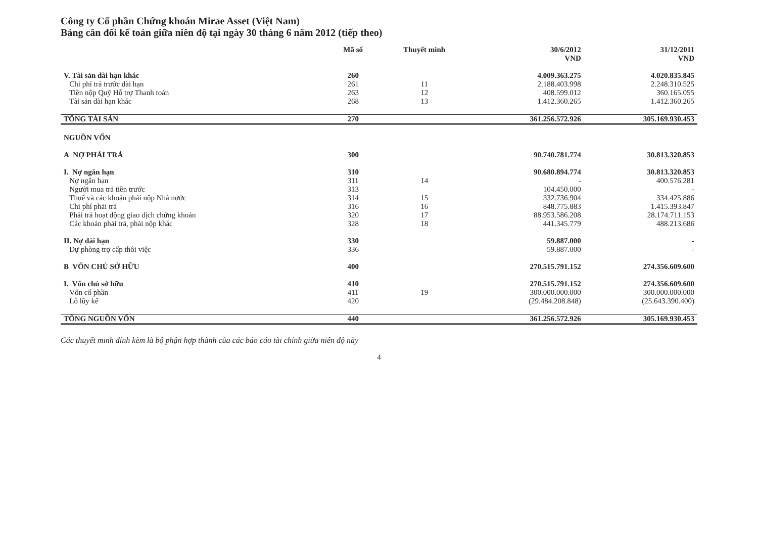Công ty Cổ phần Chứng khoán Mirae Asset (Việt Nam)
Bảng cân đối kế toán giữa niên độ tại ngày 30 tháng 6 năm 2012 (tiếp theo)
| | Mã số | Thuyết minh | 30/6/2012 VND | 31/12/2011 VND |
| --- | --- | --- | --- | --- |
| V. Tài sản dài hạn khác | 260 | | 4.009.363.275 | 4.020.835.845 |
| Chi phí trả trước dài hạn | 261 | 11 | 2.188.403.998 | 2.248.310.525 |
| Tiền nộp Quỹ Hỗ trợ Thanh toán | 263 | 12 | 408.599.012 | 360.165.055 |
| Tài sản dài hạn khác | 268 | 13 | 1.412.360.265 | 1.412.360.265 |
| TỔNG TÀI SẢN | 270 | | 361.256.572.926 | 305.169.930.453 |
| NGUỒN VỐN | | | | |
| A NỢ PHẢI TRẢ | 300 | | 90.740.781.774 | 30.813.320.853 |
| I. Nợ ngắn hạn | 310 | | 90.680.894.774 | 30.813.320.853 |
| Nợ ngắn hạn | 311 | 14 | - | 400.576.281 |
| Người mua trả tiền trước | 313 | | 104.450.000 | - |
| Thuế và các khoản phải nộp Nhà nước | 314 | 15 | 332.736.904 | 334.425.886 |
| Chi phí phải trả | 316 | 16 | 848.775.883 | 1.415.393.847 |
| Phải trả hoạt động giao dịch chứng khoán | 320 | 17 | 88.953.586.208 | 28.174.711.153 |
| Các khoản phải trả, phải nộp khác | 328 | 18 | 441.345.779 | 488.213.686 |
| II. Nợ dài hạn | 330 | | 59.887.000 | - |
| Dự phòng trợ cấp thôi việc | 336 | | 59.887.000 | - |
| B VỐN CHỦ SỞ HỮU | 400 | | 270.515.791.152 | 274.356.609.600 |
| I. Vốn chủ sở hữu | 410 | | 270.515.791.152 | 274.356.609.600 |
| Vốn cổ phần | 411 | 19 | 300.000.000.000 | 300.000.000.000 |
| Lỗ lũy kế | 420 | | (29.484.208.848) | (25.643.390.400) |
| TỔNG NGUỒN VỐN | 440 | | 361.256.572.926 | 305.169.930.453 |
Các thuyết minh đính kèm là bộ phận hợp thành của các báo cáo tài chính giữa niên độ này
4